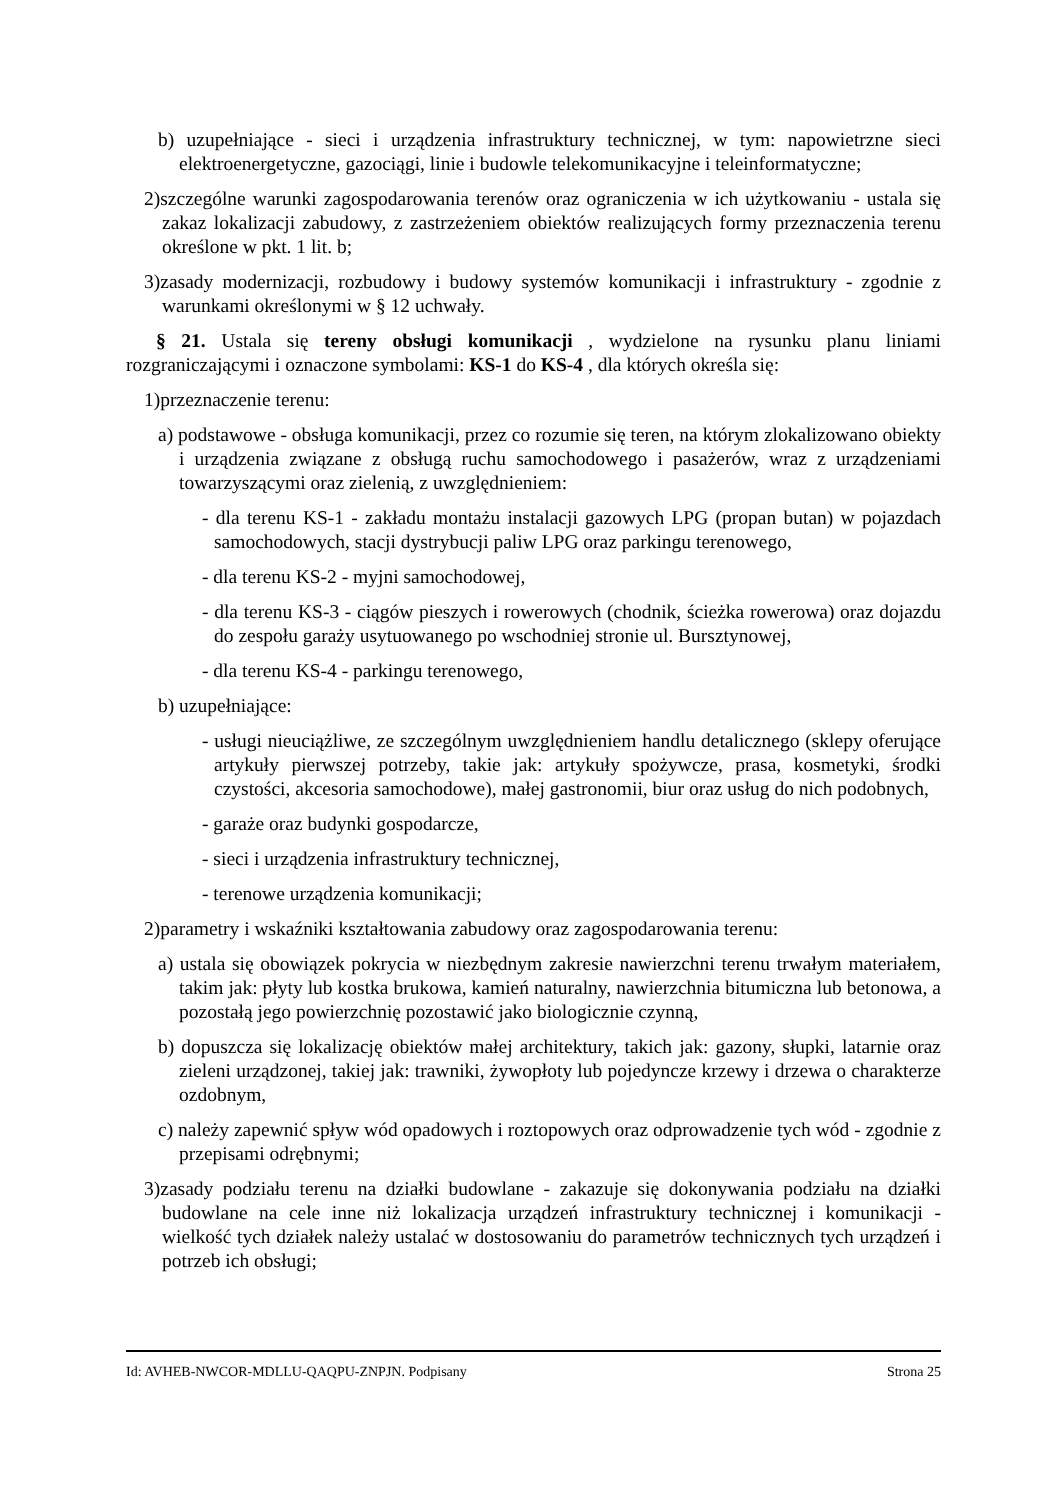b) uzupełniające - sieci i urządzenia infrastruktury technicznej, w tym: napowietrzne sieci elektroenergetyczne, gazociągi, linie i budowle telekomunikacyjne i teleinformatyczne;
2)szczególne warunki zagospodarowania terenów oraz ograniczenia w ich użytkowaniu - ustala się zakaz lokalizacji zabudowy, z zastrzeżeniem obiektów realizujących formy przeznaczenia terenu określone w pkt. 1 lit. b;
3)zasady modernizacji, rozbudowy i budowy systemów komunikacji i infrastruktury - zgodnie z warunkami określonymi w § 12 uchwały.
§ 21. Ustala się tereny obsługi komunikacji , wydzielone na rysunku planu liniami rozgraniczającymi i oznaczone symbolami: KS-1 do KS-4 , dla których określa się:
1)przeznaczenie terenu:
a) podstawowe - obsługa komunikacji, przez co rozumie się teren, na którym zlokalizowano obiekty i urządzenia związane z obsługą ruchu samochodowego i pasażerów, wraz z urządzeniami towarzyszącymi oraz zielenią, z uwzględnieniem:
- dla terenu KS-1 - zakładu montażu instalacji gazowych LPG (propan butan) w pojazdach samochodowych, stacji dystrybucji paliw LPG oraz parkingu terenowego,
- dla terenu KS-2 - myjni samochodowej,
- dla terenu KS-3 - ciągów pieszych i rowerowych (chodnik, ścieżka rowerowa) oraz dojazdu do zespołu garaży usytuowanego po wschodniej stronie ul. Bursztynowej,
- dla terenu KS-4 - parkingu terenowego,
b) uzupełniające:
- usługi nieuciążliwe, ze szczególnym uwzględnieniem handlu detalicznego (sklepy oferujące artykuły pierwszej potrzeby, takie jak: artykuły spożywcze, prasa, kosmetyki, środki czystości, akcesoria samochodowe), małej gastronomii, biur oraz usług do nich podobnych,
- garaże oraz budynki gospodarcze,
- sieci i urządzenia infrastruktury technicznej,
- terenowe urządzenia komunikacji;
2)parametry i wskaźniki kształtowania zabudowy oraz zagospodarowania terenu:
a) ustala się obowiązek pokrycia w niezbędnym zakresie nawierzchni terenu trwałym materiałem, takim jak: płyty lub kostka brukowa, kamień naturalny, nawierzchnia bitumiczna lub betonowa, a pozostałą jego powierzchnię pozostawić jako biologicznie czynną,
b) dopuszcza się lokalizację obiektów małej architektury, takich jak: gazony, słupki, latarnie oraz zieleni urządzonej, takiej jak: trawniki, żywopłoty lub pojedyncze krzewy i drzewa o charakterze ozdobnym,
c) należy zapewnić spływ wód opadowych i roztopowych oraz odprowadzenie tych wód - zgodnie z przepisami odrębnymi;
3)zasady podziału terenu na działki budowlane - zakazuje się dokonywania podziału na działki budowlane na cele inne niż lokalizacja urządzeń infrastruktury technicznej i komunikacji - wielkość tych działek należy ustalać w dostosowaniu do parametrów technicznych tych urządzeń i potrzeb ich obsługi;
Id: AVHEB-NWCOR-MDLLU-QAQPU-ZNPJN. Podpisany Strona 25